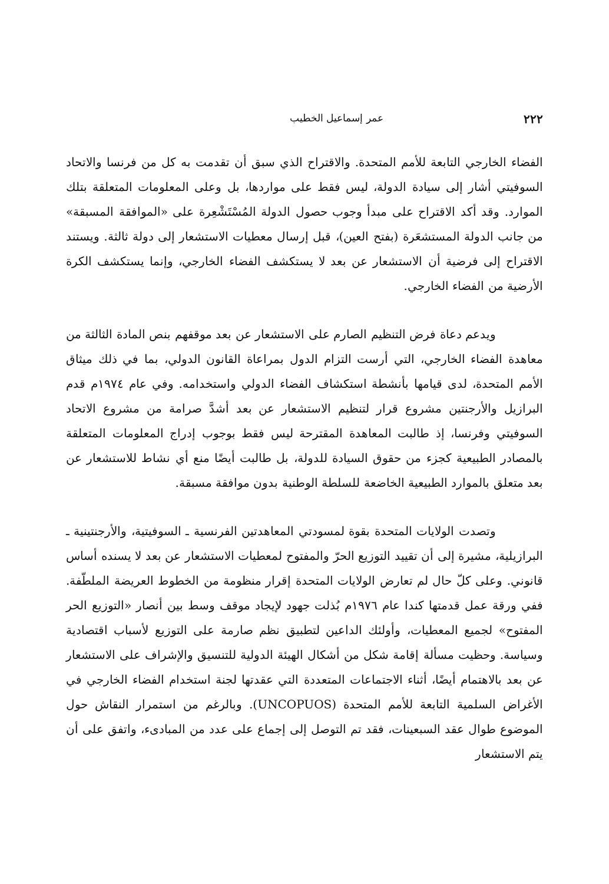٢٢٢ عمر إسماعيل الخطيب
الفضاء الخارجي التابعة للأمم المتحدة. والاقتراح الذي سبق أن تقدمت به كل من فرنسا والاتحاد السوفيتي أشار إلى سيادة الدولة، ليس فقط على مواردها، بل وعلى المعلومات المتعلقة بتلك الموارد. وقد أكد الاقتراح على مبدأ وجوب حصول الدولة المُسْتَشْعِرة على «الموافقة المسبقة» من جانب الدولة المستشعَرة (بفتح العين)، قبل إرسال معطيات الاستشعار إلى دولة ثالثة. ويستند الاقتراح إلى فرضية أن الاستشعار عن بعد لا يستكشف الفضاء الخارجي، وإنما يستكشف الكرة الأرضية من الفضاء الخارجي.
ويدعم دعاة فرض التنظيم الصارم على الاستشعار عن بعد موقفهم بنص المادة الثالثة من معاهدة الفضاء الخارجي، التي أرست التزام الدول بمراعاة القانون الدولي، بما في ذلك ميثاق الأمم المتحدة، لدى قيامها بأنشطة استكشاف الفضاء الدولي واستخدامه. وفي عام ١٩٧٤م قدم البرازيل والأرجنتين مشروع قرار لتنظيم الاستشعار عن بعد أشدَّ صرامة من مشروع الاتحاد السوفيتي وفرنسا، إذ طالبت المعاهدة المقترحة ليس فقط بوجوب إدراج المعلومات المتعلقة بالمصادر الطبيعية كجزء من حقوق السيادة للدولة، بل طالبت أيضًا منع أي نشاط للاستشعار عن بعد متعلق بالموارد الطبيعية الخاضعة للسلطة الوطنية بدون موافقة مسبقة.
وتصدت الولايات المتحدة بقوة لمسودتي المعاهدتين الفرنسية ـ السوفيتية، والأرجنتينية ـ البرازيلية، مشيرة إلى أن تقييد التوزيع الحرّ والمفتوح لمعطيات الاستشعار عن بعد لا يسنده أساس قانوني. وعلى كلّ حال لم تعارض الولايات المتحدة إقرار منظومة من الخطوط العريضة الملطّفة. ففي ورقة عمل قدمتها كندا عام ١٩٧٦م بُذلت جهود لإيجاد موقف وسط بين أنصار «التوزيع الحر المفتوح» لجميع المعطيات، وأولئك الداعين لتطبيق نظم صارمة على التوزيع لأسباب اقتصادية وسياسة. وحظيت مسألة إقامة شكل من أشكال الهيئة الدولية للتنسيق والإشراف على الاستشعار عن بعد بالاهتمام أيضًا، أثناء الاجتماعات المتعددة التي عقدتها لجنة استخدام الفضاء الخارجي في الأغراض السلمية التابعة للأمم المتحدة (UNCOPUOS). وبالرغم من استمرار النقاش حول الموضوع طوال عقد السبعينات، فقد تم التوصل إلى إجماع على عدد من المبادىء، واتفق على أن يتم الاستشعار